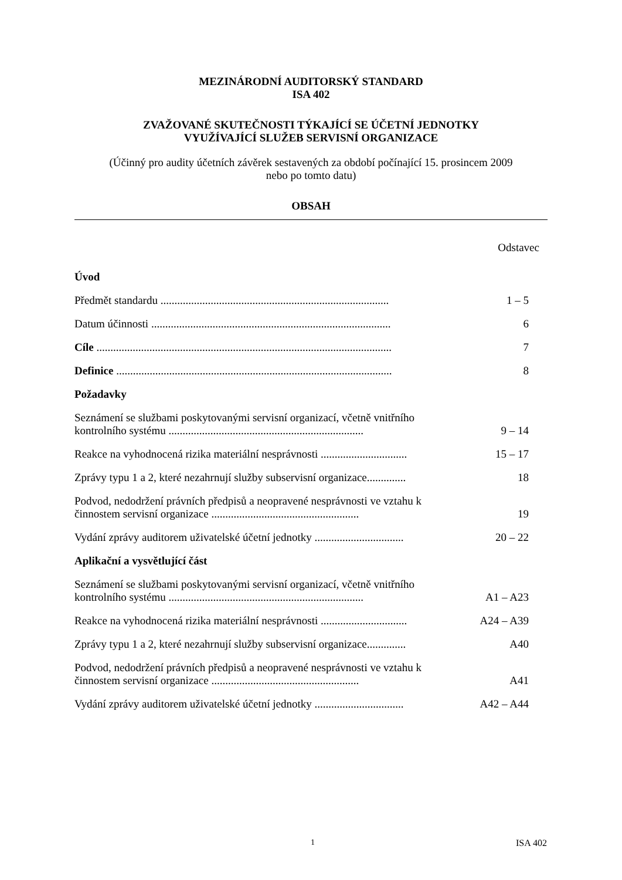MEZINÁRODNÍ AUDITORSKÝ STANDARD
ISA 402
ZVAŽOVANÉ SKUTEČNOSTI TÝKAJÍCÍ SE ÚČETNÍ JEDNOTKY
VYUŽÍVAJÍCÍ SLUŽEB SERVISNÍ ORGANIZACE
(Účinný pro audity účetních závěrek sestavených za období počínající 15. prosincem 2009
nebo po tomto datu)
OBSAH
Odstavec
| Úvod | |
| Předmět standardu .................................................................................. | 1 – 5 |
| Datum účinnosti ...................................................................................... | 6 |
| Cíle .......................................................................................................... | 7 |
| Definice ................................................................................................... | 8 |
| Požadavky | |
| Seznámení se službami poskytovanými servisní organizací, včetně vnitřního kontrolního systému ...................................................................... | 9 – 14 |
| Reakce na vyhodnocená rizika materiální nesprávnosti ............................... | 15 – 17 |
| Zprávy typu 1 a 2, které nezahrnují služby subservisní organizace.............. | 18 |
| Podvod, nedodržení právních předpisů a neopravené nesprávnosti ve vztahu k činnostem servisní organizace ..................................................... | 19 |
| Vydání zprávy auditorem uživatelské účetní jednotky ................................ | 20 – 22 |
| Aplikační a vysvětlující část | |
| Seznámení se službami poskytovanými servisní organizací, včetně vnitřního kontrolního systému ...................................................................... | A1 – A23 |
| Reakce na vyhodnocená rizika materiální nesprávnosti ............................... | A24 – A39 |
| Zprávy typu 1 a 2, které nezahrnují služby subservisní organizace.............. | A40 |
| Podvod, nedodržení právních předpisů a neopravené nesprávnosti ve vztahu k činnostem servisní organizace ..................................................... | A41 |
| Vydání zprávy auditorem uživatelské účetní jednotky ................................ | A42 – A44 |
1 ISA 402